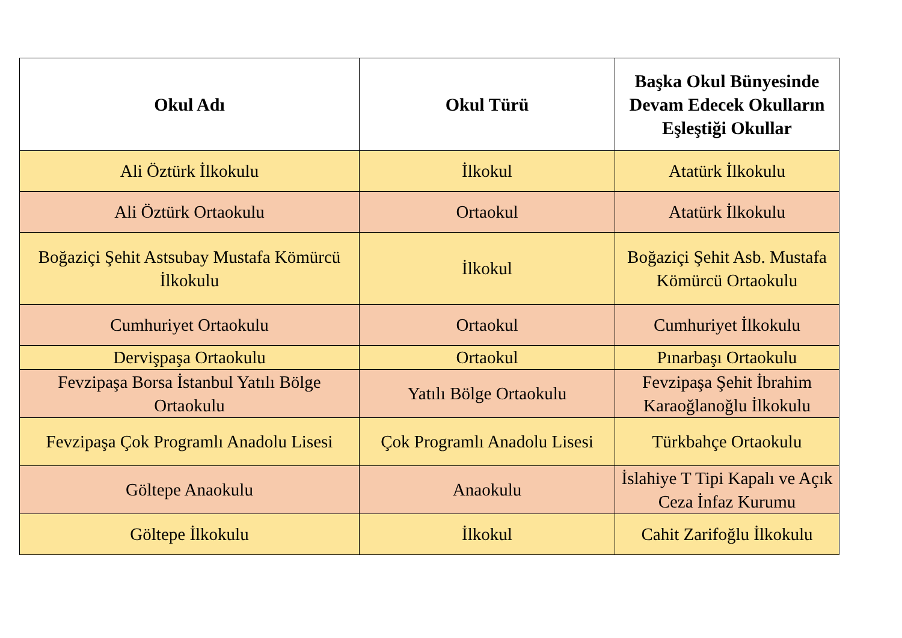| Okul Adı | Okul Türü | Başka Okul Bünyesinde Devam Edecek Okulların Eşleştiği Okullar |
| --- | --- | --- |
| Ali Öztürk İlkokulu | İlkokul | Atatürk İlkokulu |
| Ali Öztürk Ortaokulu | Ortaokul | Atatürk İlkokulu |
| Boğaziçi Şehit Astsubay Mustafa Kömürcü İlkokulu | İlkokul | Boğaziçi Şehit Asb. Mustafa Kömürcü Ortaokulu |
| Cumhuriyet Ortaokulu | Ortaokul | Cumhuriyet İlkokulu |
| Dervişpaşa Ortaokulu | Ortaokul | Pınarbaşı Ortaokulu |
| Fevzipaşa Borsa İstanbul Yatılı Bölge Ortaokulu | Yatılı Bölge Ortaokulu | Fevzipaşa Şehit İbrahim Karaoğlanoğlu İlkokulu |
| Fevzipaşa Çok Programlı Anadolu Lisesi | Çok Programlı Anadolu Lisesi | Türkbahçe Ortaokulu |
| Göltepe Anaokulu | Anaokulu | İslahiye T Tipi Kapalı ve Açık Ceza İnfaz Kurumu |
| Göltepe İlkokulu | İlkokul | Cahit Zarifoğlu İlkokulu |